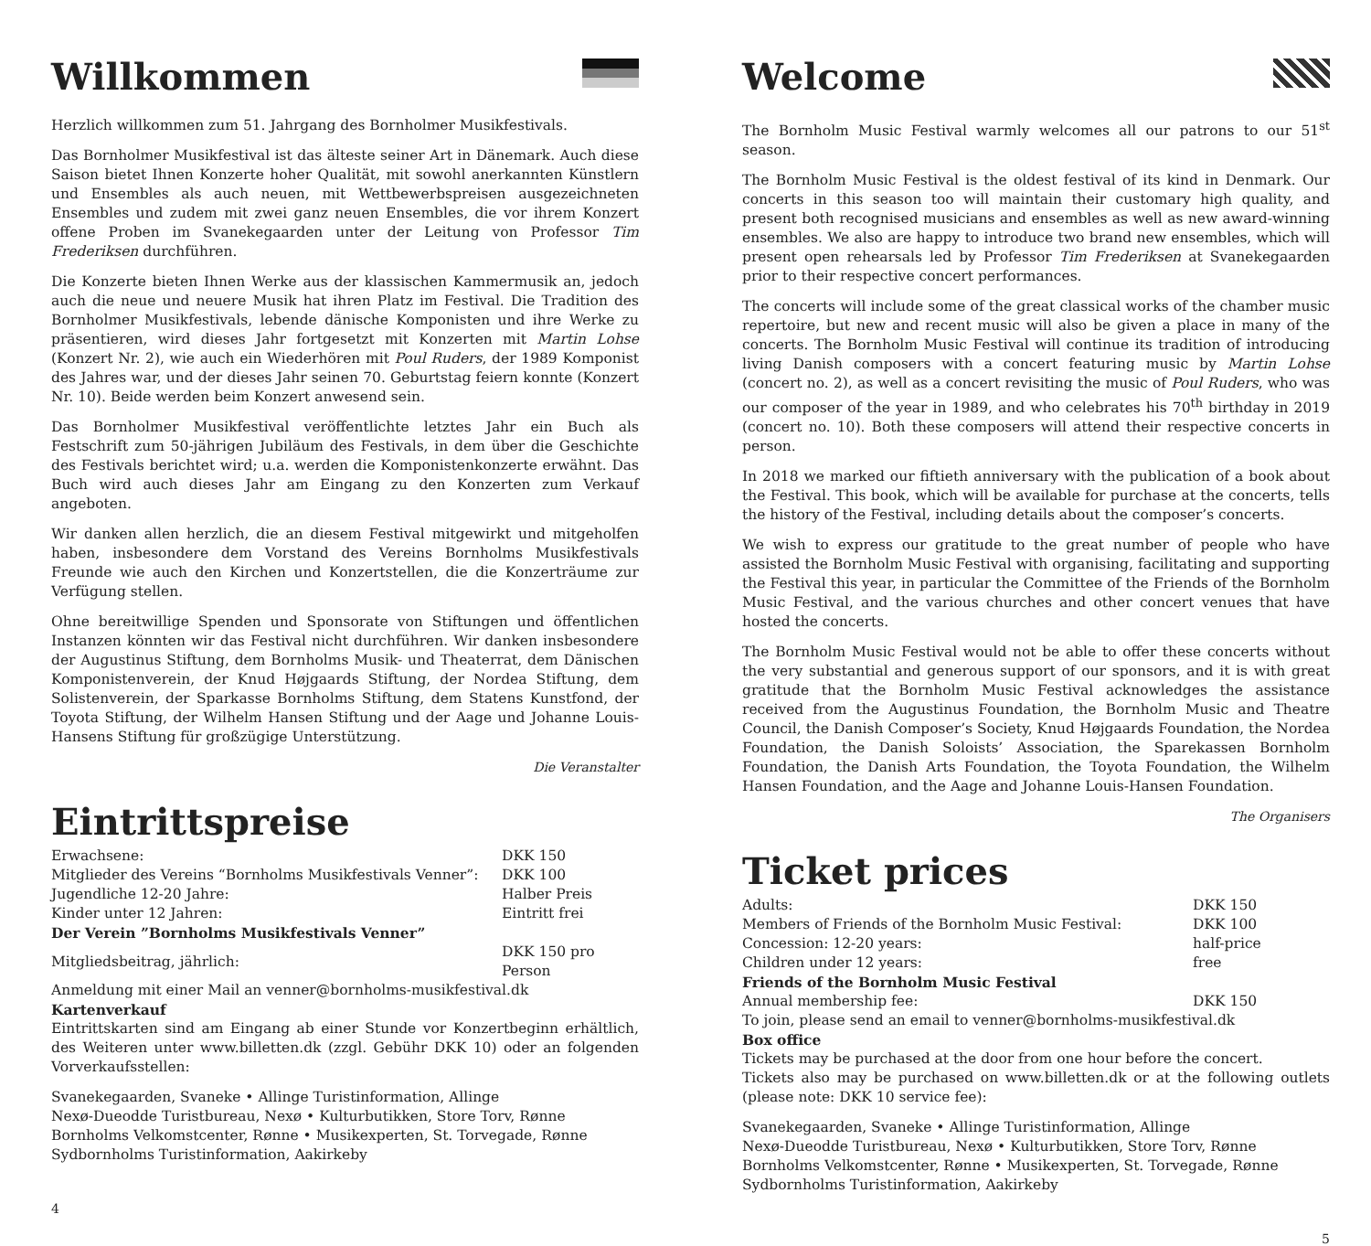Willkommen
Herzlich willkommen zum 51. Jahrgang des Bornholmer Musikfestivals.
Das Bornholmer Musikfestival ist das älteste seiner Art in Dänemark. Auch diese Saison bietet Ihnen Konzerte hoher Qualität, mit sowohl anerkannten Künstlern und Ensembles als auch neuen, mit Wettbewerbspreisen ausgezeichneten Ensembles und zudem mit zwei ganz neuen Ensembles, die vor ihrem Konzert offene Proben im Svanekegaarden unter der Leitung von Professor Tim Frederiksen durchführen.
Die Konzerte bieten Ihnen Werke aus der klassischen Kammermusik an, jedoch auch die neue und neuere Musik hat ihren Platz im Festival. Die Tradition des Bornholmer Musikfestivals, lebende dänische Komponisten und ihre Werke zu präsentieren, wird dieses Jahr fortgesetzt mit Konzerten mit Martin Lohse (Konzert Nr. 2), wie auch ein Wiederhören mit Poul Ruders, der 1989 Komponist des Jahres war, und der dieses Jahr seinen 70. Geburtstag feiern konnte (Konzert Nr. 10). Beide werden beim Konzert anwesend sein.
Das Bornholmer Musikfestival veröffentlichte letztes Jahr ein Buch als Festschrift zum 50-jährigen Jubiläum des Festivals, in dem über die Geschichte des Festivals berichtet wird; u.a. werden die Komponistenkonzerte erwähnt. Das Buch wird auch dieses Jahr am Eingang zu den Konzerten zum Verkauf angeboten.
Wir danken allen herzlich, die an diesem Festival mitgewirkt und mitgeholfen haben, insbesondere dem Vorstand des Vereins Bornholms Musikfestivals Freunde wie auch den Kirchen und Konzertstellen, die die Konzerträume zur Verfügung stellen.
Ohne bereitwillige Spenden und Sponsorate von Stiftungen und öffentlichen Instanzen könnten wir das Festival nicht durchführen. Wir danken insbesondere der Augustinus Stiftung, dem Bornholms Musik- und Theaterrat, dem Dänischen Komponistenverein, der Knud Højgaards Stiftung, der Nordea Stiftung, dem Solistenverein, der Sparkasse Bornholms Stiftung, dem Statens Kunstfond, der Toyota Stiftung, der Wilhelm Hansen Stiftung und der Aage und Johanne Louis-Hansens Stiftung für großzügige Unterstützung.
Die Veranstalter
Eintrittspreise
| Erwachsene: | DKK 150 |
| Mitglieder des Vereins “Bornholms Musikfestivals Venner”: | DKK 100 |
| Jugendliche 12-20 Jahre: | Halber Preis |
| Kinder unter 12 Jahren: | Eintritt frei |
Der Verein ”Bornholms Musikfestivals Venner”
| Mitgliedsbeitrag, jährlich: | DKK 150 pro Person |
Anmeldung mit einer Mail an venner@bornholms-musikfestival.dk
Kartenverkauf
Eintrittskarten sind am Eingang ab einer Stunde vor Konzertbeginn erhältlich, des Weiteren unter www.billetten.dk (zzgl. Gebühr DKK 10) oder an folgenden Vorverkaufsstellen:
Svanekegaarden, Svaneke • Allinge Turistinformation, Allinge
Nexø-Dueodde Turistbureau, Nexø • Kulturbutikken, Store Torv, Rønne
Bornholms Velkomstcenter, Rønne • Musikexperten, St. Torvegade, Rønne
Sydbornholms Turistinformation, Aakirkeby
4
Welcome
The Bornholm Music Festival warmly welcomes all our patrons to our 51<sup>st</sup> season.
The Bornholm Music Festival is the oldest festival of its kind in Denmark. Our concerts in this season too will maintain their customary high quality, and present both recognised musicians and ensembles as well as new award-winning ensembles. We also are happy to introduce two brand new ensembles, which will present open rehearsals led by Professor Tim Frederiksen at Svanekegaarden prior to their respective concert performances.
The concerts will include some of the great classical works of the chamber music repertoire, but new and recent music will also be given a place in many of the concerts. The Bornholm Music Festival will continue its tradition of introducing living Danish composers with a concert featuring music by Martin Lohse (concert no. 2), as well as a concert revisiting the music of Poul Ruders, who was our composer of the year in 1989, and who celebrates his 70<sup>th</sup> birthday in 2019 (concert no. 10). Both these composers will attend their respective concerts in person.
In 2018 we marked our fiftieth anniversary with the publication of a book about the Festival. This book, which will be available for purchase at the concerts, tells the history of the Festival, including details about the composer’s concerts.
We wish to express our gratitude to the great number of people who have assisted the Bornholm Music Festival with organising, facilitating and supporting the Festival this year, in particular the Committee of the Friends of the Bornholm Music Festival, and the various churches and other concert venues that have hosted the concerts.
The Bornholm Music Festival would not be able to offer these concerts without the very substantial and generous support of our sponsors, and it is with great gratitude that the Bornholm Music Festival acknowledges the assistance received from the Augustinus Foundation, the Bornholm Music and Theatre Council, the Danish Composer’s Society, Knud Højgaards Foundation, the Nordea Foundation, the Danish Soloists’ Association, the Sparekassen Bornholm Foundation, the Danish Arts Foundation, the Toyota Foundation, the Wilhelm Hansen Foundation, and the Aage and Johanne Louis-Hansen Foundation.
The Organisers
Ticket prices
| Adults: | DKK 150 |
| Members of Friends of the Bornholm Music Festival: | DKK 100 |
| Concession: 12-20 years: | half-price |
| Children under 12 years: | free |
Friends of the Bornholm Music Festival
| Annual membership fee: | DKK 150 |
To join, please send an email to venner@bornholms-musikfestival.dk
Box office
Tickets may be purchased at the door from one hour before the concert.
Tickets also may be purchased on www.billetten.dk or at the following outlets (please note: DKK 10 service fee):
Svanekegaarden, Svaneke • Allinge Turistinformation, Allinge
Nexø-Dueodde Turistbureau, Nexø • Kulturbutikken, Store Torv, Rønne
Bornholms Velkomstcenter, Rønne • Musikexperten, St. Torvegade, Rønne
Sydbornholms Turistinformation, Aakirkeby
5